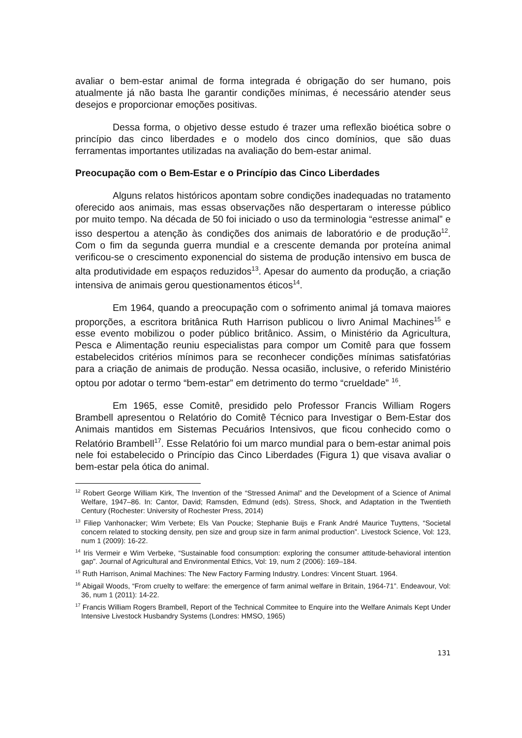avaliar o bem-estar animal de forma integrada é obrigação do ser humano, pois atualmente já não basta lhe garantir condições mínimas, é necessário atender seus desejos e proporcionar emoções positivas.
Dessa forma, o objetivo desse estudo é trazer uma reflexão bioética sobre o princípio das cinco liberdades e o modelo dos cinco domínios, que são duas ferramentas importantes utilizadas na avaliação do bem-estar animal.
Preocupação com o Bem-Estar e o Princípio das Cinco Liberdades
Alguns relatos históricos apontam sobre condições inadequadas no tratamento oferecido aos animais, mas essas observações não despertaram o interesse público por muito tempo. Na década de 50 foi iniciado o uso da terminologia “estresse animal” e isso despertou a atenção às condições dos animais de laboratório e de produção<sup>12</sup>. Com o fim da segunda guerra mundial e a crescente demanda por proteína animal verificou-se o crescimento exponencial do sistema de produção intensivo em busca de alta produtividade em espaços reduzidos<sup>13</sup>. Apesar do aumento da produção, a criação intensiva de animais gerou questionamentos éticos<sup>14</sup>.
Em 1964, quando a preocupação com o sofrimento animal já tomava maiores proporções, a escritora britânica Ruth Harrison publicou o livro Animal Machines<sup>15</sup> e esse evento mobilizou o poder público britânico. Assim, o Ministério da Agricultura, Pesca e Alimentação reuniu especialistas para compor um Comitê para que fossem estabelecidos critérios mínimos para se reconhecer condições mínimas satisfatórias para a criação de animais de produção. Nessa ocasião, inclusive, o referido Ministério optou por adotar o termo “bem-estar” em detrimento do termo “crueldade” <sup>16</sup>.
Em 1965, esse Comitê, presidido pelo Professor Francis William Rogers Brambell apresentou o Relatório do Comitê Técnico para Investigar o Bem-Estar dos Animais mantidos em Sistemas Pecuários Intensivos, que ficou conhecido como o Relatório Brambell<sup>17</sup>. Esse Relatório foi um marco mundial para o bem-estar animal pois nele foi estabelecido o Princípio das Cinco Liberdades (Figura 1) que visava avaliar o bem-estar pela ótica do animal.
<sup>12</sup> Robert George William Kirk, The Invention of the “Stressed Animal” and the Development of a Science of Animal Welfare, 1947–86. In: Cantor, David; Ramsden, Edmund (eds). Stress, Shock, and Adaptation in the Twentieth Century (Rochester: University of Rochester Press, 2014)
<sup>13</sup> Filiep Vanhonacker; Wim Verbete; Els Van Poucke; Stephanie Buijs e Frank André Maurice Tuyttens, “Societal concern related to stocking density, pen size and group size in farm animal production”. Livestock Science, Vol: 123, num 1 (2009): 16-22.
<sup>14</sup> Iris Vermeir e Wim Verbeke, “Sustainable food consumption: exploring the consumer attitude-behavioral intention gap”. Journal of Agricultural and Environmental Ethics, Vol: 19, num 2 (2006): 169–184.
<sup>15</sup> Ruth Harrison, Animal Machines: The New Factory Farming Industry. Londres: Vincent Stuart. 1964.
<sup>16</sup> Abigail Woods, “From cruelty to welfare: the emergence of farm animal welfare in Britain, 1964-71”. Endeavour, Vol: 36, num 1 (2011): 14-22.
<sup>17</sup> Francis William Rogers Brambell, Report of the Technical Commitee to Enquire into the Welfare Animals Kept Under Intensive Livestock Husbandry Systems (Londres: HMSO, 1965)
131